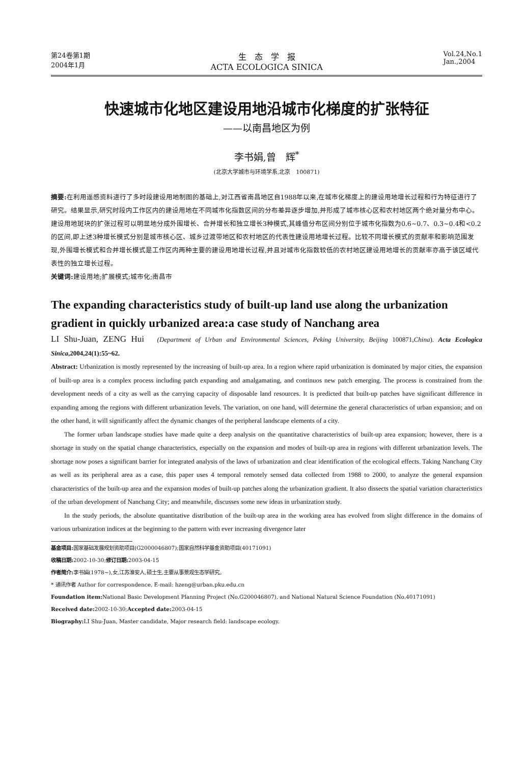第24卷第1期
2004年1月
生　态　学　报
ACTA ECOLOGICA SINICA
Vol.24,No.1
Jan.,2004
快速城市化地区建设用地沿城市化梯度的扩张特征
——以南昌地区为例
李书娟,曾　辉<sup>*</sup>
(北京大学城市与环境学系,北京　100871)
摘要: 在利用遥感资料进行了多时段建设用地制图的基础上,对江西省南昌地区自1988年以来,在城市化梯度上的建设用地增长过程和行为特征进行了研究。结果显示,研究时段内工作区内的建设用地在不同城市化指数区间的分布差异逐步增加,并形成了城市核心区和农村地区两个绝对量分布中心。建设用地斑块的扩张过程可以明显地分成外围增长、合并增长和独立增长3种模式,其峰值分布区间分别位于城市化指数为0.6~0.7、0.3~0.4和<0.2的区间,即上述3种增长模式分别是城市核心区、城乡过渡带地区和农村地区的代表性建设用地增长过程。比较不同增长模式的贡献率和影响范围发现,外围增长模式和合并增长模式是工作区内两种主要的建设用地增长过程,并且对城市化指数较低的农村地区建设用地增长的贡献率亦高于该区域代表性的独立增长过程。
关键词: 建设用地;扩展模式;城市化;南昌市
The expanding characteristics study of built-up land use along the urbanization gradient in quickly urbanized area:a case study of Nanchang area
LI Shu-Juan, ZENG Hui (Department of Urban and Environmental Sciences, Peking University, Beijing 100871,China). Acta Ecologica Sinica,2004,24(1):55~62.
Abstract: Urbanization is mostly represented by the increasing of built-up area. In a region where rapid urbanization is dominated by major cities, the expansion of built-up area is a complex process including patch expanding and amalgamating, and continuos new patch emerging. The process is constrained from the development needs of a city as well as the carrying capacity of disposable land resources. It is predicted that built-up patches have significant difference in expanding among the regions with different urbanization levels. The variation, on one hand, will determine the general characteristics of urban expansion; and on the other hand, it will significantly affect the dynamic changes of the peripheral landscape elements of a city.
The former urban landscape studies have made quite a deep analysis on the quantitative characteristics of built-up area expansion; however, there is a shortage in study on the spatial change characteristics, especially on the expansion and modes of built-up area in regions with different urbanization levels. The shortage now poses a significant barrier for integrated analysis of the laws of urbanization and clear identification of the ecological effects. Taking Nanchang City as well as its peripheral area as a case, this paper uses 4 temporal remotely sensed data collected from 1988 to 2000, to analyze the general expansion characteristics of the built-up area and the expansion modes of built-up patches along the urbanization gradient. It also dissects the spatial variation characteristics of the urban development of Nanchang City; and meanwhile, discusses some new ideas in urbanization study.
In the study periods, the absolute quantitative distribution of the built-up area in the working area has evolved from slight difference in the domains of various urbanization indices at the beginning to the pattern with ever increasing divergence later
基金项目: 国家基础发展规划资助项目(G2000046807);国家自然科学基金资助项目(40171091)
收稿日期: 2002-10-30;修订日期: 2003-04-15
作者简介: 李书娟(1978~),女,江苏淮安人,硕士生,主要从事景观生态学研究。
* 通讯作者 Author for correspondence, E-mail: hzeng@urban.pku.edu.cn
Foundation item: National Basic Development Planning Project (No.G200046807), and National Natural Science Foundation (No.40171091)
Received date: 2002-10-30;Accepted date: 2003-04-15
Biography: LI Shu-Juan, Master candidate, Major research field: landscape ecology.